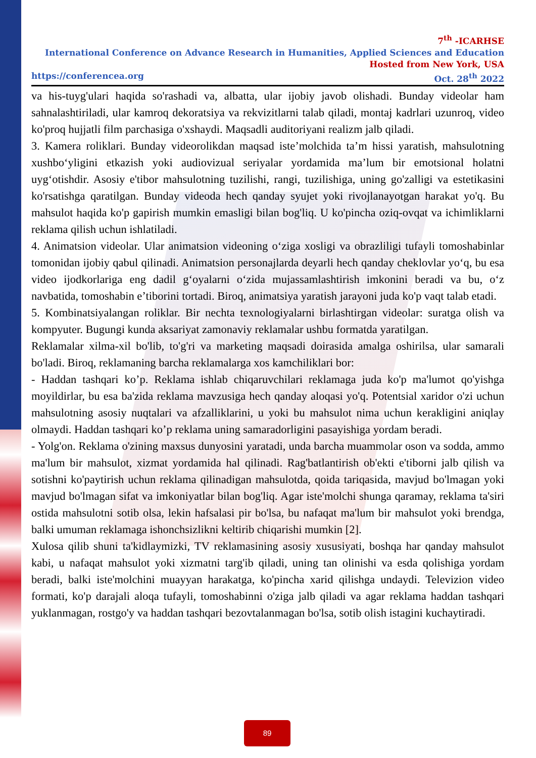7<sup>th</sup> -ICARHSE
International Conference on Advance Research in Humanities, Applied Sciences and Education
Hosted from New York, USA
https://conferencea.org Oct. 28<sup>th</sup> 2022
va his-tuyg'ulari haqida so'rashadi va, albatta, ular ijobiy javob olishadi. Bunday videolar ham sahnalashtiriladi, ular kamroq dekoratsiya va rekvizitlarni talab qiladi, montaj kadrlari uzunroq, video ko'proq hujjatli film parchasiga o'xshaydi. Maqsadli auditoriyani realizm jalb qiladi.
3. Kamera roliklari. Bunday videorolikdan maqsad iste’molchida ta’m hissi yaratish, mahsulotning xushbo‘yligini etkazish yoki audiovizual seriyalar yordamida ma’lum bir emotsional holatni uyg‘otishdir. Asosiy e'tibor mahsulotning tuzilishi, rangi, tuzilishiga, uning go'zalligi va estetikasini ko'rsatishga qaratilgan. Bunday videoda hech qanday syujet yoki rivojlanayotgan harakat yo'q. Bu mahsulot haqida ko'p gapirish mumkin emasligi bilan bog'liq. U ko'pincha oziq-ovqat va ichimliklarni reklama qilish uchun ishlatiladi.
4. Animatsion videolar. Ular animatsion videoning o‘ziga xosligi va obrazliligi tufayli tomoshabinlar tomonidan ijobiy qabul qilinadi. Animatsion personajlarda deyarli hech qanday cheklovlar yo‘q, bu esa video ijodkorlariga eng dadil g‘oyalarni o‘zida mujassamlashtirish imkonini beradi va bu, o‘z navbatida, tomoshabin e’tiborini tortadi. Biroq, animatsiya yaratish jarayoni juda ko'p vaqt talab etadi.
5. Kombinatsiyalangan roliklar. Bir nechta texnologiyalarni birlashtirgan videolar: suratga olish va kompyuter. Bugungi kunda aksariyat zamonaviy reklamalar ushbu formatda yaratilgan.
Reklamalar xilma-xil bo'lib, to'g'ri va marketing maqsadi doirasida amalga oshirilsa, ular samarali bo'ladi. Biroq, reklamaning barcha reklamalarga xos kamchiliklari bor:
- Haddan tashqari ko’p. Reklama ishlab chiqaruvchilari reklamaga juda ko'p ma'lumot qo'yishga moyildirlar, bu esa ba'zida reklama mavzusiga hech qanday aloqasi yo'q. Potentsial xaridor o'zi uchun mahsulotning asosiy nuqtalari va afzalliklarini, u yoki bu mahsulot nima uchun kerakligini aniqlay olmaydi. Haddan tashqari ko’p reklama uning samaradorligini pasayishiga yordam beradi.
- Yolg'on. Reklama o'zining maxsus dunyosini yaratadi, unda barcha muammolar oson va sodda, ammo ma'lum bir mahsulot, xizmat yordamida hal qilinadi. Rag'batlantirish ob'ekti e'tiborni jalb qilish va sotishni ko'paytirish uchun reklama qilinadigan mahsulotda, qoida tariqasida, mavjud bo'lmagan yoki mavjud bo'lmagan sifat va imkoniyatlar bilan bog'liq. Agar iste'molchi shunga qaramay, reklama ta'siri ostida mahsulotni sotib olsa, lekin hafsalasi pir bo'lsa, bu nafaqat ma'lum bir mahsulot yoki brendga, balki umuman reklamaga ishonchsizlikni keltirib chiqarishi mumkin [2].
Xulosa qilib shuni ta'kidlaymizki, TV reklamasining asosiy xususiyati, boshqa har qanday mahsulot kabi, u nafaqat mahsulot yoki xizmatni targ'ib qiladi, uning tan olinishi va esda qolishiga yordam beradi, balki iste'molchini muayyan harakatga, ko'pincha xarid qilishga undaydi. Televizion video formati, ko'p darajali aloqa tufayli, tomoshabinni o'ziga jalb qiladi va agar reklama haddan tashqari yuklanmagan, rostgo'y va haddan tashqari bezovtalanmagan bo'lsa, sotib olish istagini kuchaytiradi.
89